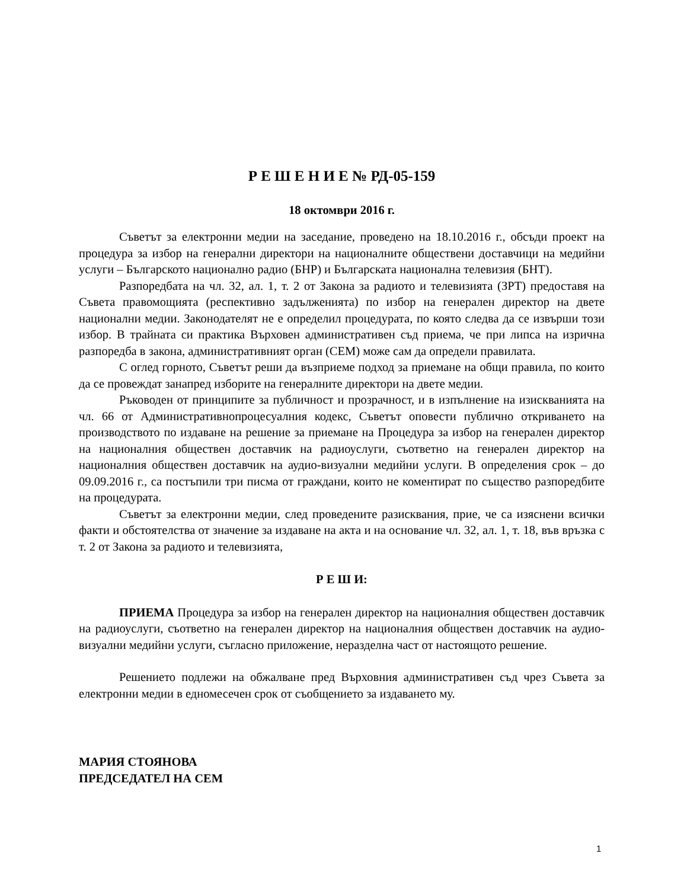Р Е Ш Е Н И Е № РД-05-159
18 октомври 2016 г.
Съветът за електронни медии на заседание, проведено на 18.10.2016 г., обсъди проект на процедура за избор на генерални директори на националните обществени доставчици на медийни услуги – Българското национално радио (БНР) и Българската национална телевизия (БНТ).
Разпоредбата на чл. 32, ал. 1, т. 2 от Закона за радиото и телевизията (ЗРТ) предоставя на Съвета правомощията (респективно задълженията) по избор на генерален директор на двете национални медии. Законодателят не е определил процедурата, по която следва да се извърши този избор. В трайната си практика Върховен административен съд приема, че при липса на изрична разпоредба в закона, административният орган (СЕМ) може сам да определи правилата.
С оглед горното, Съветът реши да възприеме подход за приемане на общи правила, по които да се провеждат занапред изборите на генералните директори на двете медии.
Ръководен от принципите за публичност и прозрачност, и в изпълнение на изискванията на чл. 66 от Административнопроцесуалния кодекс, Съветът оповести публично откриването на производството по издаване на решение за приемане на Процедура за избор на генерален директор на националния обществен доставчик на радиоуслуги, съответно на генерален директор на националния обществен доставчик на аудио-визуални медийни услуги. В определения срок – до 09.09.2016 г., са постъпили три писма от граждани, които не коментират по същество разпоредбите на процедурата.
Съветът за електронни медии, след проведените разисквания, прие, че са изяснени всички факти и обстоятелства от значение за издаване на акта и на основание чл. 32, ал. 1, т. 18, във връзка с т. 2 от Закона за радиото и телевизията,
Р Е Ш И:
ПРИЕМА Процедура за избор на генерален директор на националния обществен доставчик на радиоуслуги, съответно на генерален директор на националния обществен доставчик на аудио-визуални медийни услуги, съгласно приложение, неразделна част от настоящото решение.
Решението подлежи на обжалване пред Върховния административен съд чрез Съвета за електронни медии в едномесечен срок от съобщението за издаването му.
МАРИЯ СТОЯНОВА
ПРЕДСЕДАТЕЛ НА СЕМ
1